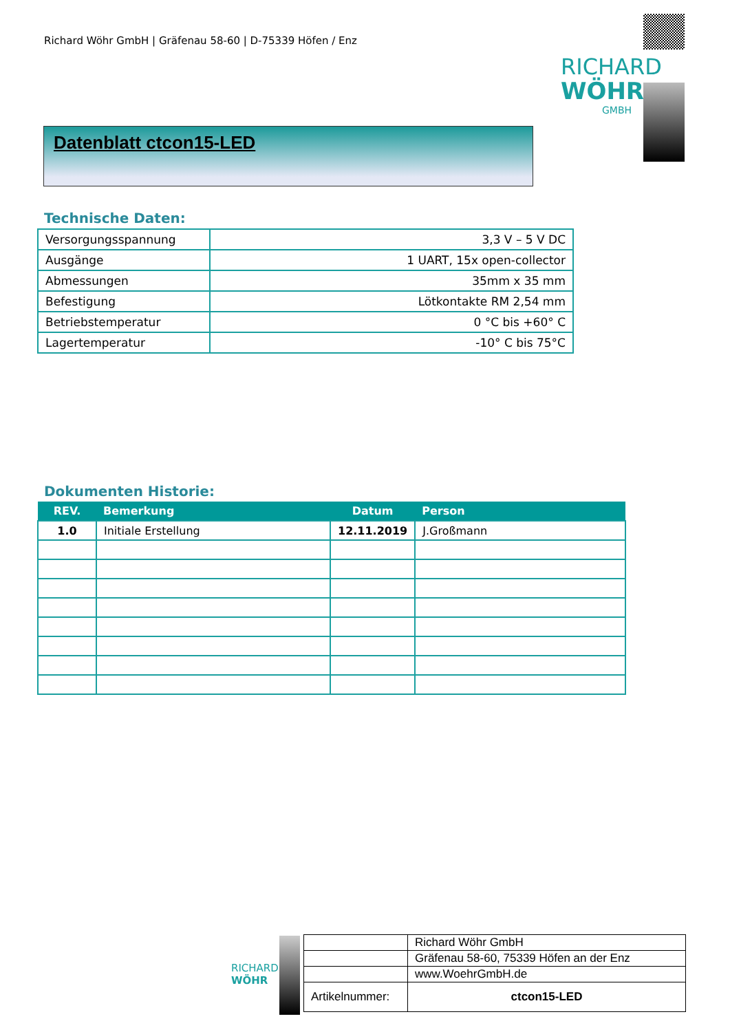Richard Wöhr GmbH | Gräfenau 58-60 | D-75339 Höfen / Enz
RICHARD
WÖHR<sup>®</sup>
GMBH
Datenblatt ctcon15-LED
Technische Daten:
| Versorgungsspannung | 3,3 V – 5 V DC |
| Ausgänge | 1 UART, 15x open-collector |
| Abmessungen | 35mm x 35 mm |
| Befestigung | Lötkontakte RM 2,54 mm |
| Betriebstemperatur | 0 °C bis +60° C |
| Lagertemperatur | -10° C bis 75°C |
Dokumenten Historie:
| REV. | Bemerkung | Datum | Person |
| --- | --- | --- | --- |
| 1.0 | Initiale Erstellung | 12.11.2019 | J.Großmann |
RICHARD
WÖHR
| | Richard Wöhr GmbH |
| | Gräfenau 58-60, 75339 Höfen an der Enz |
| | www.WoehrGmbH.de |
| Artikelnummer: | ctcon15-LED |